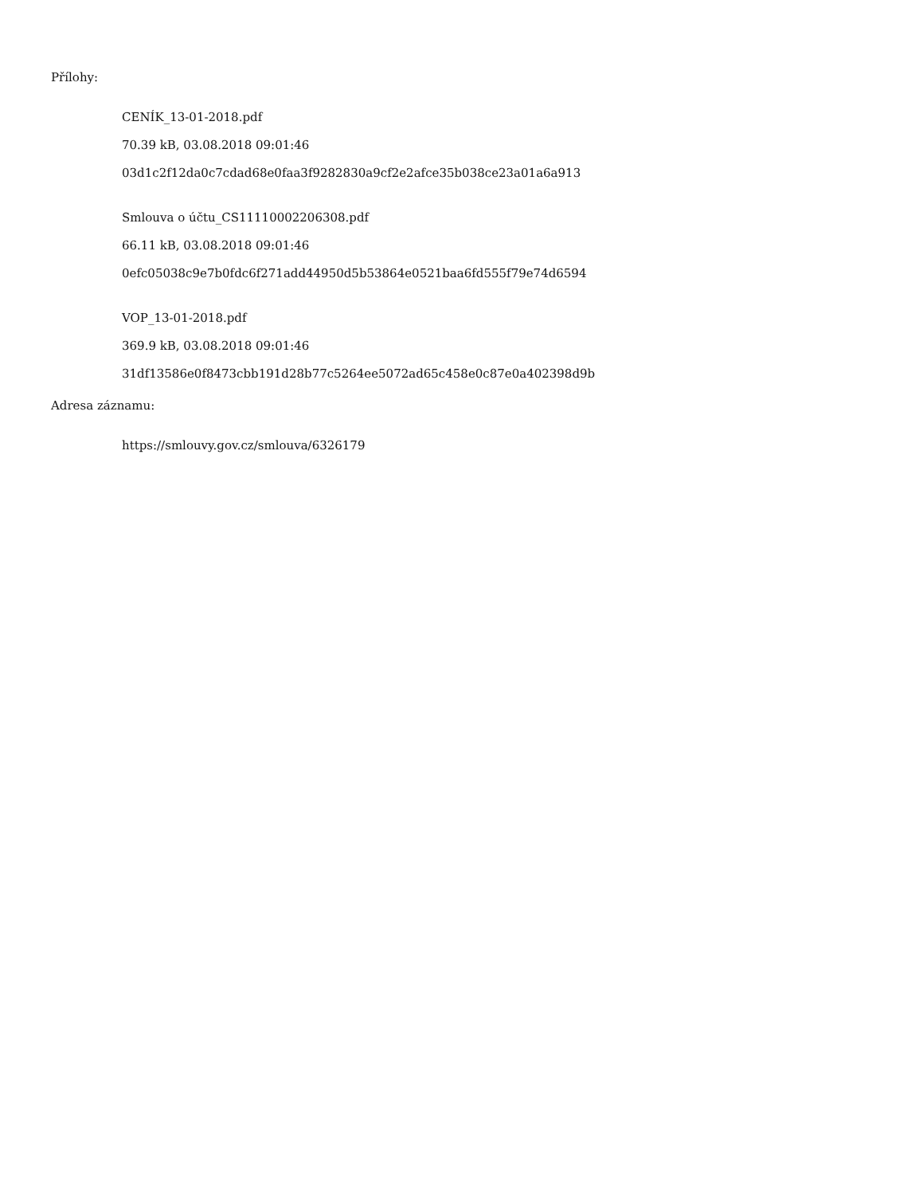Přílohy:
CENÍK_13-01-2018.pdf
70.39 kB, 03.08.2018 09:01:46
03d1c2f12da0c7cdad68e0faa3f9282830a9cf2e2afce35b038ce23a01a6a913
Smlouva o účtu_CS11110002206308.pdf
66.11 kB, 03.08.2018 09:01:46
0efc05038c9e7b0fdc6f271add44950d5b53864e0521baa6fd555f79e74d6594
VOP_13-01-2018.pdf
369.9 kB, 03.08.2018 09:01:46
31df13586e0f8473cbb191d28b77c5264ee5072ad65c458e0c87e0a402398d9b
Adresa záznamu:
https://smlouvy.gov.cz/smlouva/6326179